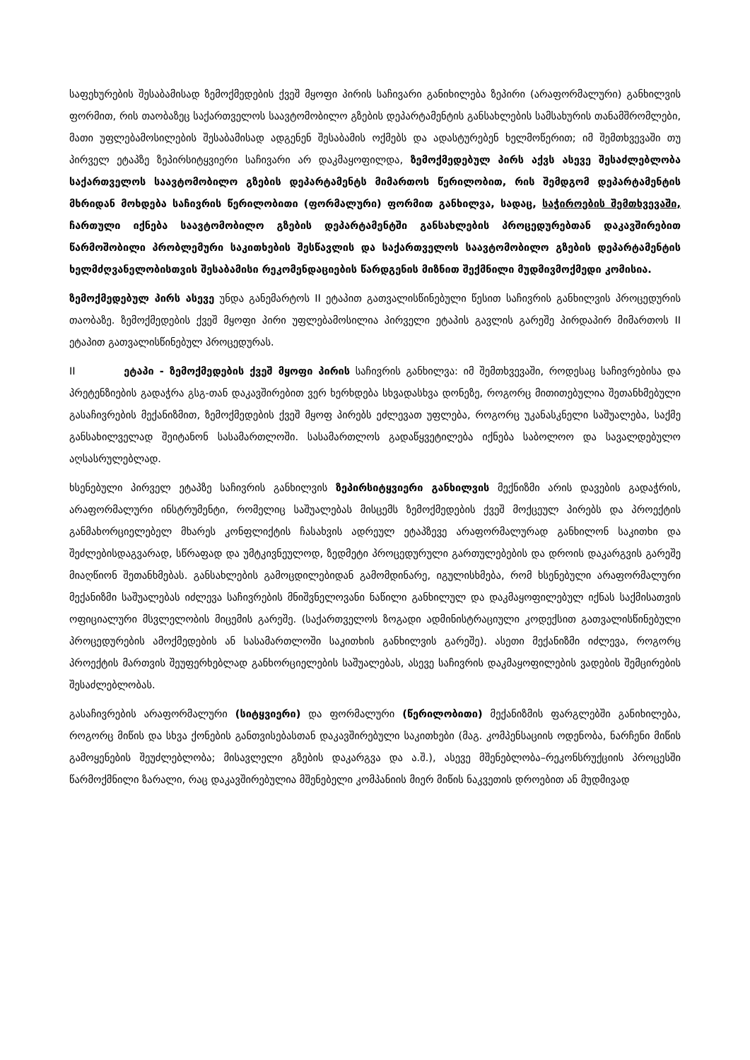საფეხურების შესაბამისად ზემოქმედების ქვეშ მყოფი პირის საჩივარი განიხილება ზეპირი (არაფორმალური) განხილვის ფორმით, რის თაობაზეც საქართველოს საავტომობილო გზების დეპარტამენტის განსახლების სამსახურის თანამშრომლები, მათი უფლებამოსილების შესაბამისად ადგენენ შესაბამის ოქმებს და ადასტურებენ ხელმოწერით; იმ შემთხვევაში თუ პირველ ეტაპზე ზეპირსიტყვიერი საჩივარი არ დაკმაყოფილდა, ზემოქმედებულ პირს აქვს ასევე შესაძლებლობა საქართველოს საავტომობილო გზების დეპარტამენტს მიმართოს წერილობით, რის შემდგომ დეპარტამენტის მხრიდან მოხდება საჩივრის წერილობითი (ფორმალური) ფორმით განხილვა, სადაც, საჭიროების შემთხვევაში, ჩართული იქნება საავტომობილო გზების დეპარტამენტში განსახლების პროცედურებთან დაკავშირებით წარმოშობილი პრობლემური საკითხების შესწავლის და საქართველოს საავტომობილო გზების დეპარტამენტის ხელმძღვანელობისთვის შესაბამისი რეკომენდაციების წარდგენის მიზნით შექმნილი მუდმივმოქმედი კომისია.
ზემოქმედებულ პირს ასევე უნდა განემარტოს II ეტაპით გათვალისწინებული წესით საჩივრის განხილვის პროცედურის თაობაზე. ზემოქმედების ქვეშ მყოფი პირი უფლებამოსილია პირველი ეტაპის გავლის გარეშე პირდაპირ მიმართოს II ეტაპით გათვალისწინებულ პროცედურას.
II ეტაპი - ზემოქმედების ქვეშ მყოფი პირის საჩივრის განხილვა: იმ შემთხვევაში, როდესაც საჩივრებისა და პრეტენზიების გადაჭრა გსგ-თან დაკავშირებით ვერ ხერხდება სხვადასხვა დონეზე, როგორც მითითებულია შეთანხმებული გასაჩივრების მექანიზმით, ზემოქმედების ქვეშ მყოფ პირებს ეძლევათ უფლება, როგორც უკანასკნელი საშუალება, საქმე განსახილველად შეიტანონ სასამართლოში. სასამართლოს გადაწყვეტილება იქნება საბოლოო და სავალდებულო აღსასრულებლად.
ხსენებული პირველ ეტაპზე საჩივრის განხილვის ზეპირსიტყვიერი განხილვის მექნიზმი არის დავების გადაჭრის, არაფორმალური ინსტრუმენტი, რომელიც საშუალებას მისცემს ზემოქმედების ქვეშ მოქცეულ პირებს და პროექტის განმახორციელებელ მხარეს კონფლიქტის ჩასახვის ადრეულ ეტაპზევე არაფორმალურად განხილონ საკითხი და შეძლებისდაგვარად, სწრაფად და უმტკივნეულოდ, ზედმეტი პროცედურული გართულებების და დროის დაკარგვის გარეშე მიაღწიონ შეთანხმებას. განსახლების გამოცდილებიდან გამომდინარე, იგულისხმება, რომ ხსენებული არაფორმალური მექანიზმი საშუალებას იძლევა საჩივრების მნიშვნელოვანი ნაწილი განხილულ და დაკმაყოფილებულ იქნას საქმისათვის ოფიციალური მსვლელობის მიცემის გარეშე. (საქართველოს ზოგადი ადმინისტრაციული კოდექსით გათვალისწინებული პროცედურების ამოქმედების ან სასამართლოში საკითხის განხილვის გარეშე). ასეთი მექანიზმი იძლევა, როგორც პროექტის მართვის შეუფერხებლად განხორციელების საშუალებას, ასევე საჩივრის დაკმაყოფილების ვადების შემცირების შესაძლებლობას.
გასაჩივრების არაფორმალური (სიტყვიერი) და ფორმალური (წერილობითი) მექანიზმის ფარგლებში განიხილება, როგორც მიწის და სხვა ქონების განთვისებასთან დაკავშირებული საკითხები (მაგ. კომპენსაციის ოდენობა, ნარჩენი მიწის გამოყენების შეუძლებლობა; მისავლელი გზების დაკარგვა და ა.შ.), ასევე მშენებლობა–რეკონსრუქციის პროცესში წარმოქმნილი ზარალი, რაც დაკავშირებულია მშენებელი კომპანიის მიერ მიწის ნაკვეთის დროებით ან მუდმივად